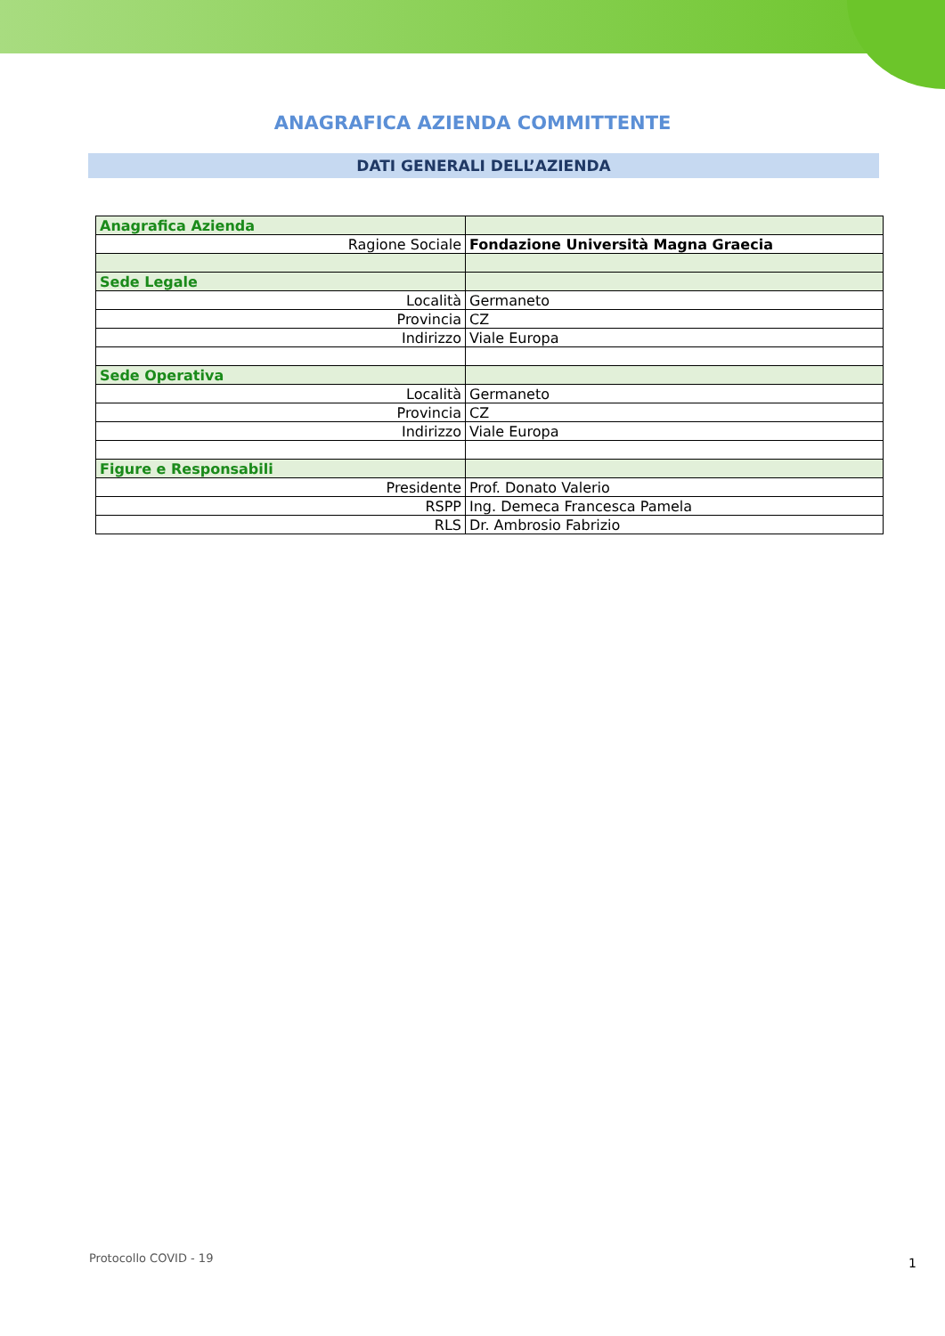ANAGRAFICA AZIENDA COMMITTENTE
DATI GENERALI DELL’AZIENDA
| Anagrafica Azienda | |
| Ragione Sociale | Fondazione Università Magna Graecia |
| Sede Legale | |
| Località | Germaneto |
| Provincia | CZ |
| Indirizzo | Viale Europa |
| Sede Operativa | |
| Località | Germaneto |
| Provincia | CZ |
| Indirizzo | Viale Europa |
| Figure e Responsabili | |
| Presidente | Prof. Donato Valerio |
| RSPP | Ing. Demeca Francesca Pamela |
| RLS | Dr. Ambrosio Fabrizio |
Protocollo COVID - 19 1